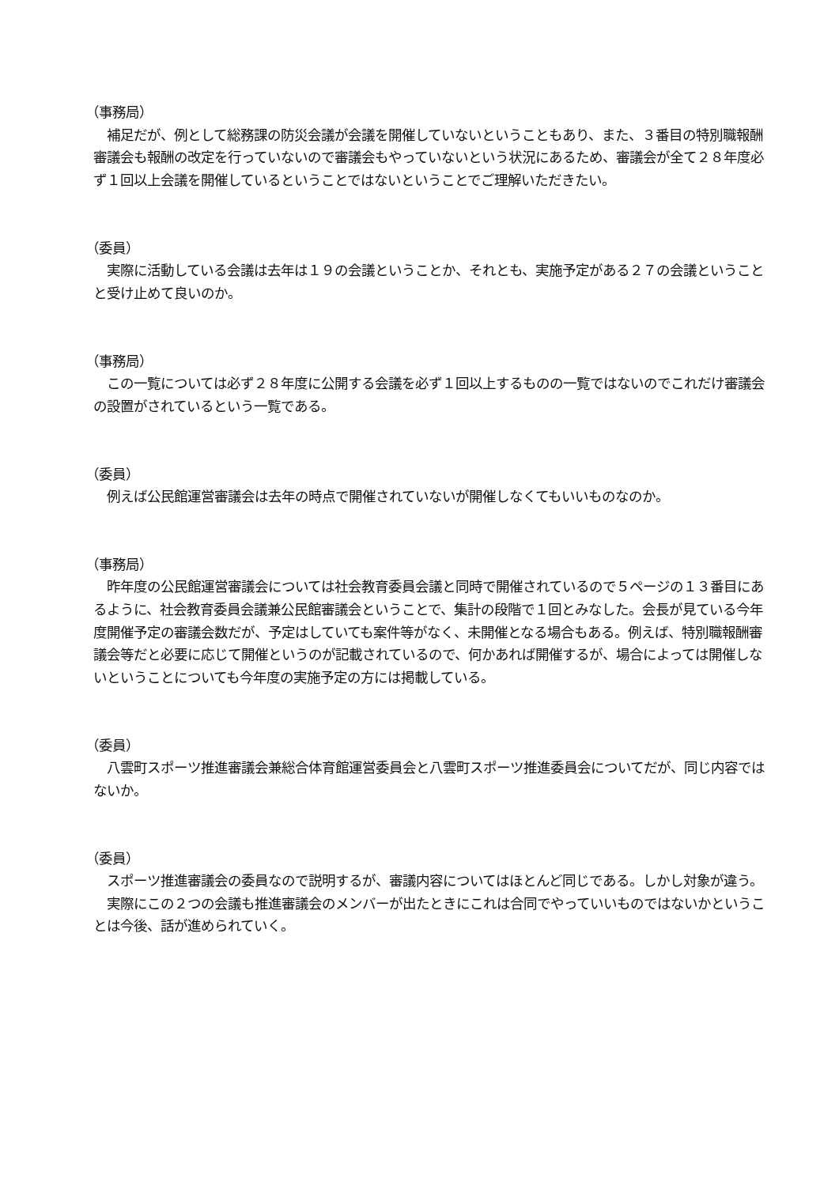（事務局）
　補足だが、例として総務課の防災会議が会議を開催していないということもあり、また、３番目の特別職報酬審議会も報酬の改定を行っていないので審議会もやっていないという状況にあるため、審議会が全て２８年度必ず１回以上会議を開催しているということではないということでご理解いただきたい。
（委員）
　実際に活動している会議は去年は１９の会議ということか、それとも、実施予定がある２７の会議ということと受け止めて良いのか。
（事務局）
　この一覧については必ず２８年度に公開する会議を必ず１回以上するものの一覧ではないのでこれだけ審議会の設置がされているという一覧である。
（委員）
　例えば公民館運営審議会は去年の時点で開催されていないが開催しなくてもいいものなのか。
（事務局）
　昨年度の公民館運営審議会については社会教育委員会議と同時で開催されているので５ページの１３番目にあるように、社会教育委員会議兼公民館審議会ということで、集計の段階で１回とみなした。会長が見ている今年度開催予定の審議会数だが、予定はしていても案件等がなく、未開催となる場合もある。例えば、特別職報酬審議会等だと必要に応じて開催というのが記載されているので、何かあれば開催するが、場合によっては開催しないということについても今年度の実施予定の方には掲載している。
（委員）
　八雲町スポーツ推進審議会兼総合体育館運営委員会と八雲町スポーツ推進委員会についてだが、同じ内容ではないか。
（委員）
　スポーツ推進審議会の委員なので説明するが、審議内容についてはほとんど同じである。しかし対象が違う。
　実際にこの２つの会議も推進審議会のメンバーが出たときにこれは合同でやっていいものではないかということは今後、話が進められていく。